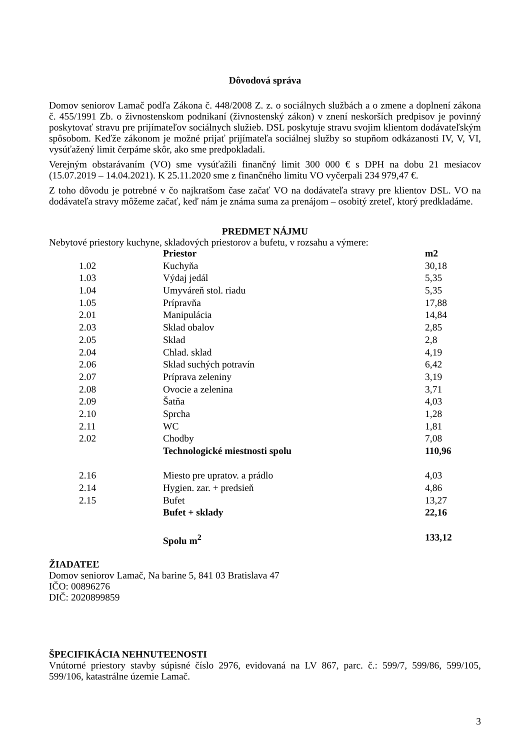Dôvodová správa
Domov seniorov Lamač podľa Zákona č. 448/2008 Z. z. o sociálnych službách a o zmene a doplnení zákona č. 455/1991 Zb. o živnostenskom podnikaní (živnostenský zákon) v znení neskorších predpisov je povinný poskytovať stravu pre prijímateľov sociálnych služieb. DSL poskytuje stravu svojim klientom dodávateľským spôsobom. Keďže zákonom je možné prijať prijímateľa sociálnej služby so stupňom odkázanosti IV, V, VI, vysúťažený limit čerpáme skôr, ako sme predpokladali.
Verejným obstarávaním (VO) sme vysúťažili finančný limit 300 000 € s DPH na dobu 21 mesiacov (15.07.2019 – 14.04.2021). K 25.11.2020 sme z finančného limitu VO vyčerpali 234 979,47 €.
Z toho dôvodu je potrebné v čo najkratšom čase začať VO na dodávateľa stravy pre klientov DSL. VO na dodávateľa stravy môžeme začať, keď nám je známa suma za prenájom – osobitý zreteľ, ktorý predkladáme.
PREDMET NÁJMU
Nebytové priestory kuchyne, skladových priestorov a bufetu, v rozsahu a výmere:
| | Priestor | m2 |
| 1.02 | Kuchyňa | 30,18 |
| 1.03 | Výdaj jedál | 5,35 |
| 1.04 | Umyváreň stol. riadu | 5,35 |
| 1.05 | Prípravňa | 17,88 |
| 2.01 | Manipulácia | 14,84 |
| 2.03 | Sklad obalov | 2,85 |
| 2.05 | Sklad | 2,8 |
| 2.04 | Chlad. sklad | 4,19 |
| 2.06 | Sklad suchých potravín | 6,42 |
| 2.07 | Príprava zeleniny | 3,19 |
| 2.08 | Ovocie a zelenina | 3,71 |
| 2.09 | Šatňa | 4,03 |
| 2.10 | Sprcha | 1,28 |
| 2.11 | WC | 1,81 |
| 2.02 | Chodby | 7,08 |
| | Technologické miestnosti spolu | 110,96 |
| 2.16 | Miesto pre upratov. a prádlo | 4,03 |
| 2.14 | Hygien. zar. + predsieň | 4,86 |
| 2.15 | Bufet | 13,27 |
| | Bufet + sklady | 22,16 |
| | Spolu m<sup>2</sup> | 133,12 |
ŽIADATEĽ
Domov seniorov Lamač, Na barine 5, 841 03 Bratislava 47
IČO: 00896276
DIČ: 2020899859
ŠPECIFIKÁCIA NEHNUTEĽNOSTI
Vnútorné priestory stavby súpisné číslo 2976, evidovaná na LV 867, parc. č.: 599/7, 599/86, 599/105, 599/106, katastrálne územie Lamač.
3